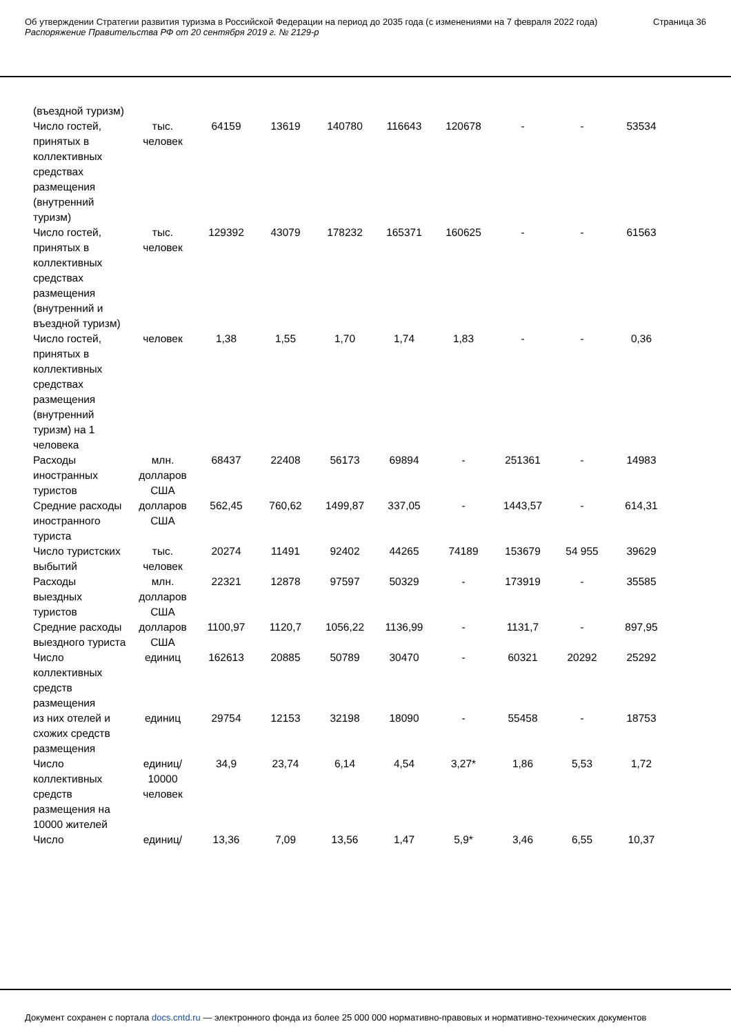Об утверждении Стратегии развития туризма в Российской Федерации на период до 2035 года (с изменениями на 7 февраля 2022 года)
Распоряжение Правительства РФ от 20 сентября 2019 г. № 2129-р
Страница 36
| (въездной туризм) | | | | | | | | | |
| Число гостей, принятых в коллективных средствах размещения (внутренний туризм) | тыс. человек | 64159 | 13619 | 140780 | 116643 | 120678 | - | - | 53534 |
| Число гостей, принятых в коллективных средствах размещения (внутренний и въездной туризм) | тыс. человек | 129392 | 43079 | 178232 | 165371 | 160625 | - | - | 61563 |
| Число гостей, принятых в коллективных средствах размещения (внутренний туризм) на 1 человека | человек | 1,38 | 1,55 | 1,70 | 1,74 | 1,83 | - | - | 0,36 |
| Расходы иностранных туристов | млн. долларов США | 68437 | 22408 | 56173 | 69894 | - | 251361 | - | 14983 |
| Средние расходы иностранного туриста | долларов США | 562,45 | 760,62 | 1499,87 | 337,05 | - | 1443,57 | - | 614,31 |
| Число туристских выбытий | тыс. человек | 20274 | 11491 | 92402 | 44265 | 74189 | 153679 | 54 955 | 39629 |
| Расходы выездных туристов | млн. долларов США | 22321 | 12878 | 97597 | 50329 | - | 173919 | - | 35585 |
| Средние расходы выездного туриста | долларов США | 1100,97 | 1120,7 | 1056,22 | 1136,99 | - | 1131,7 | - | 897,95 |
| Число коллективных средств размещения | единиц | 162613 | 20885 | 50789 | 30470 | - | 60321 | 20292 | 25292 |
| из них отелей и схожих средств размещения | единиц | 29754 | 12153 | 32198 | 18090 | - | 55458 | - | 18753 |
| Число коллективных средств размещения на 10000 жителей | единиц/ 10000 человек | 34,9 | 23,74 | 6,14 | 4,54 | 3,27* | 1,86 | 5,53 | 1,72 |
| Число | единиц/ | 13,36 | 7,09 | 13,56 | 1,47 | 5,9* | 3,46 | 6,55 | 10,37 |
Документ сохранен с портала docs.cntd.ru — электронного фонда из более 25 000 000 нормативно-правовых и нормативно-технических документов